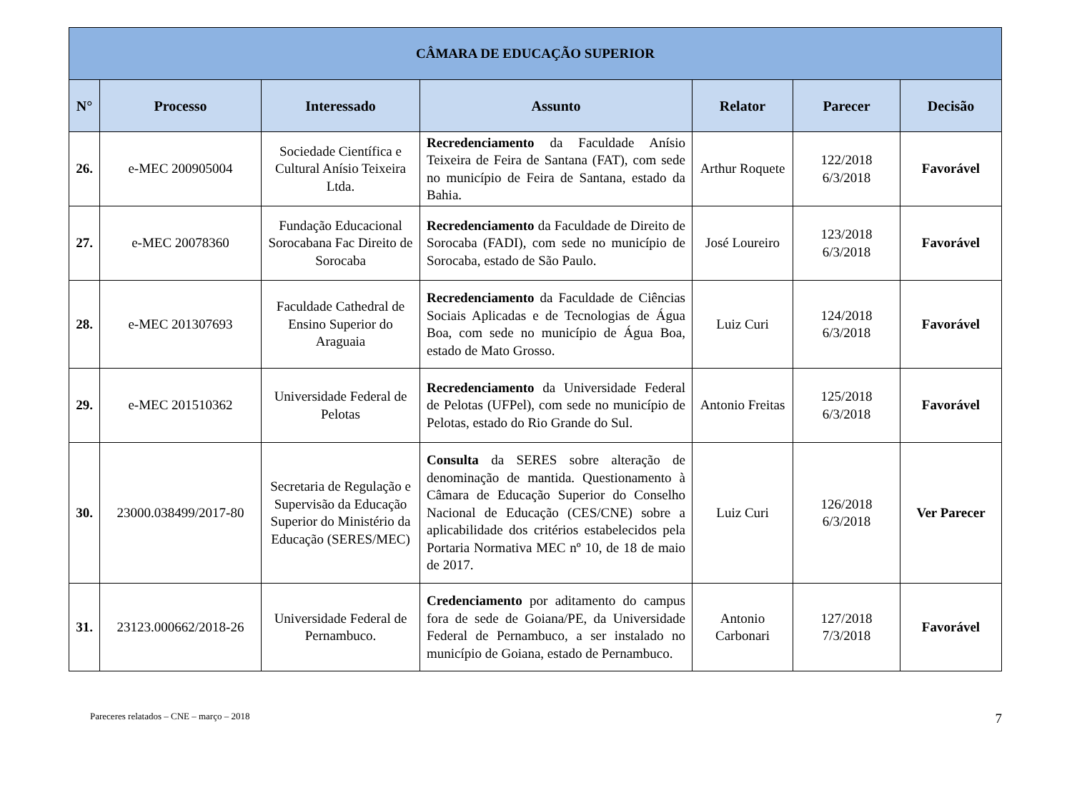| CÂMARA DE EDUCAÇÃO SUPERIOR | | | | | | |
| --- | --- | --- | --- | --- | --- | --- |
| N° | Processo | Interessado | Assunto | Relator | Parecer | Decisão |
| 26. | e-MEC 200905004 | Sociedade Científica e Cultural Anísio Teixeira Ltda. | Recredenciamento da Faculdade Anísio Teixeira de Feira de Santana (FAT), com sede no município de Feira de Santana, estado da Bahia. | Arthur Roquete | 122/2018 6/3/2018 | Favorável |
| 27. | e-MEC 20078360 | Fundação Educacional Sorocabana Fac Direito de Sorocaba | Recredenciamento da Faculdade de Direito de Sorocaba (FADI), com sede no município de Sorocaba, estado de São Paulo. | José Loureiro | 123/2018 6/3/2018 | Favorável |
| 28. | e-MEC 201307693 | Faculdade Cathedral de Ensino Superior do Araguaia | Recredenciamento da Faculdade de Ciências Sociais Aplicadas e de Tecnologias de Água Boa, com sede no município de Água Boa, estado de Mato Grosso. | Luiz Curi | 124/2018 6/3/2018 | Favorável |
| 29. | e-MEC 201510362 | Universidade Federal de Pelotas | Recredenciamento da Universidade Federal de Pelotas (UFPel), com sede no município de Pelotas, estado do Rio Grande do Sul. | Antonio Freitas | 125/2018 6/3/2018 | Favorável |
| 30. | 23000.038499/2017-80 | Secretaria de Regulação e Supervisão da Educação Superior do Ministério da Educação (SERES/MEC) | Consulta da SERES sobre alteração de denominação de mantida. Questionamento à Câmara de Educação Superior do Conselho Nacional de Educação (CES/CNE) sobre a aplicabilidade dos critérios estabelecidos pela Portaria Normativa MEC nº 10, de 18 de maio de 2017. | Luiz Curi | 126/2018 6/3/2018 | Ver Parecer |
| 31. | 23123.000662/2018-26 | Universidade Federal de Pernambuco. | Credenciamento por aditamento do campus fora de sede de Goiana/PE, da Universidade Federal de Pernambuco, a ser instalado no município de Goiana, estado de Pernambuco. | Antonio Carbonari | 127/2018 7/3/2018 | Favorável |
Pareceres relatados – CNE – março – 2018 7